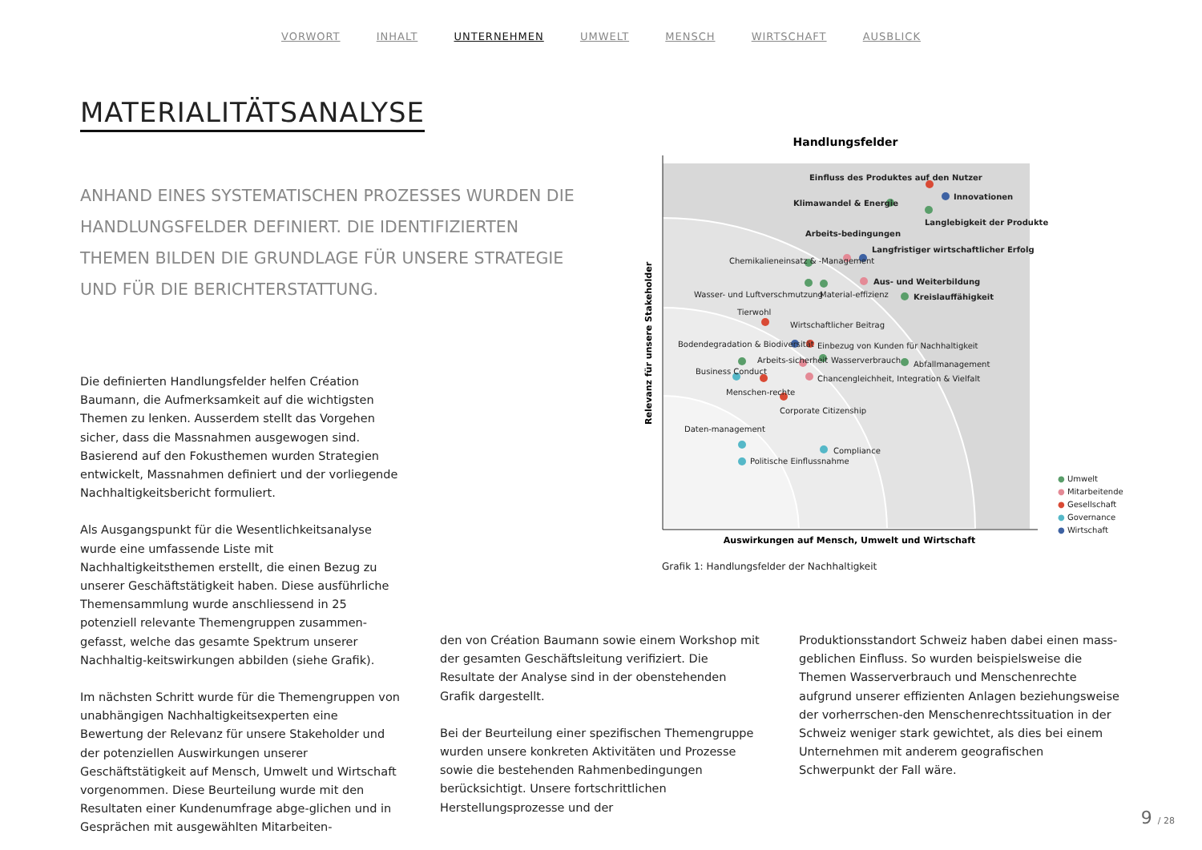VORWORT INHALT UNTERNEHMEN UMWELT MENSCH WIRTSCHAFT AUSBLICK
MATERIALITÄTSANALYSE
ANHAND EINES SYSTEMATISCHEN PROZESSES WURDEN DIE HANDLUNGSFELDER DEFINIERT. DIE IDENTIFIZIERTEN THEMEN BILDEN DIE GRUNDLAGE FÜR UNSERE STRATEGIE UND FÜR DIE BERICHTERSTATTUNG.
Handlungsfelder
Relevanz für unsere Stakeholder
Auswirkungen auf Mensch, Umwelt und Wirtschaft
Einfluss des Produktes auf den Nutzer
Innovationen
Klimawandel & Energie
Langlebigkeit der Produkte
Arbeits-bedingungen
Langfristiger wirtschaftlicher Erfolg
Chemikalieneinsatz & -Management
Aus- und Weiterbildung
Wasser- und Luftverschmutzung Material-effizienz Kreislauffähigkeit
Tierwohl
Wirtschaftlicher Beitrag
Einbezug von Kunden für Nachhaltigkeit
Bodendegradation & Biodiversität
Wasserverbrauch Abfallmanagement
Arbeits-sicherheit
Business Conduct
Chancengleichheit, Integration & Vielfalt
Menschen-rechte
Corporate Citizenship
Daten-management
Compliance
Politische Einflussnahme
● Umwelt
● Mitarbeitende
● Gesellschaft
● Governance
● Wirtschaft
Grafik 1: Handlungsfelder der Nachhaltigkeit
Die definierten Handlungsfelder helfen Création Baumann, die Aufmerksamkeit auf die wichtigsten Themen zu lenken. Ausserdem stellt das Vorgehen sicher, dass die Massnahmen ausgewogen sind. Basierend auf den Fokusthemen wurden Strategien entwickelt, Massnahmen definiert und der vorliegende Nachhaltigkeitsbericht formuliert.
Als Ausgangspunkt für die Wesentlichkeitsanalyse wurde eine umfassende Liste mit Nachhaltigkeitsthemen erstellt, die einen Bezug zu unserer Geschäftstätigkeit haben. Diese ausführliche Themensammlung wurde anschliessend in 25 potenziell relevante Themengruppen zusammen-gefasst, welche das gesamte Spektrum unserer Nachhaltig-keitswirkungen abbilden (siehe Grafik).
Im nächsten Schritt wurde für die Themengruppen von unabhängigen Nachhaltigkeitsexperten eine Bewertung der Relevanz für unsere Stakeholder und der potenziellen Auswirkungen unserer Geschäftstätigkeit auf Mensch, Umwelt und Wirtschaft vorgenommen. Diese Beurteilung wurde mit den Resultaten einer Kundenumfrage abge-glichen und in Gesprächen mit ausgewählten Mitarbeiten-
den von Création Baumann sowie einem Workshop mit der gesamten Geschäftsleitung verifiziert. Die Resultate der Analyse sind in der obenstehenden Grafik dargestellt.
Bei der Beurteilung einer spezifischen Themengruppe wurden unsere konkreten Aktivitäten und Prozesse sowie die bestehenden Rahmenbedingungen berücksichtigt. Unsere fortschrittlichen Herstellungsprozesse und der
Produktionsstandort Schweiz haben dabei einen mass-geblichen Einfluss. So wurden beispielsweise die Themen Wasserverbrauch und Menschenrechte aufgrund unserer effizienten Anlagen beziehungsweise der vorherrschen-den Menschenrechtssituation in der Schweiz weniger stark gewichtet, als dies bei einem Unternehmen mit anderem geografischen Schwerpunkt der Fall wäre.
9 / 28